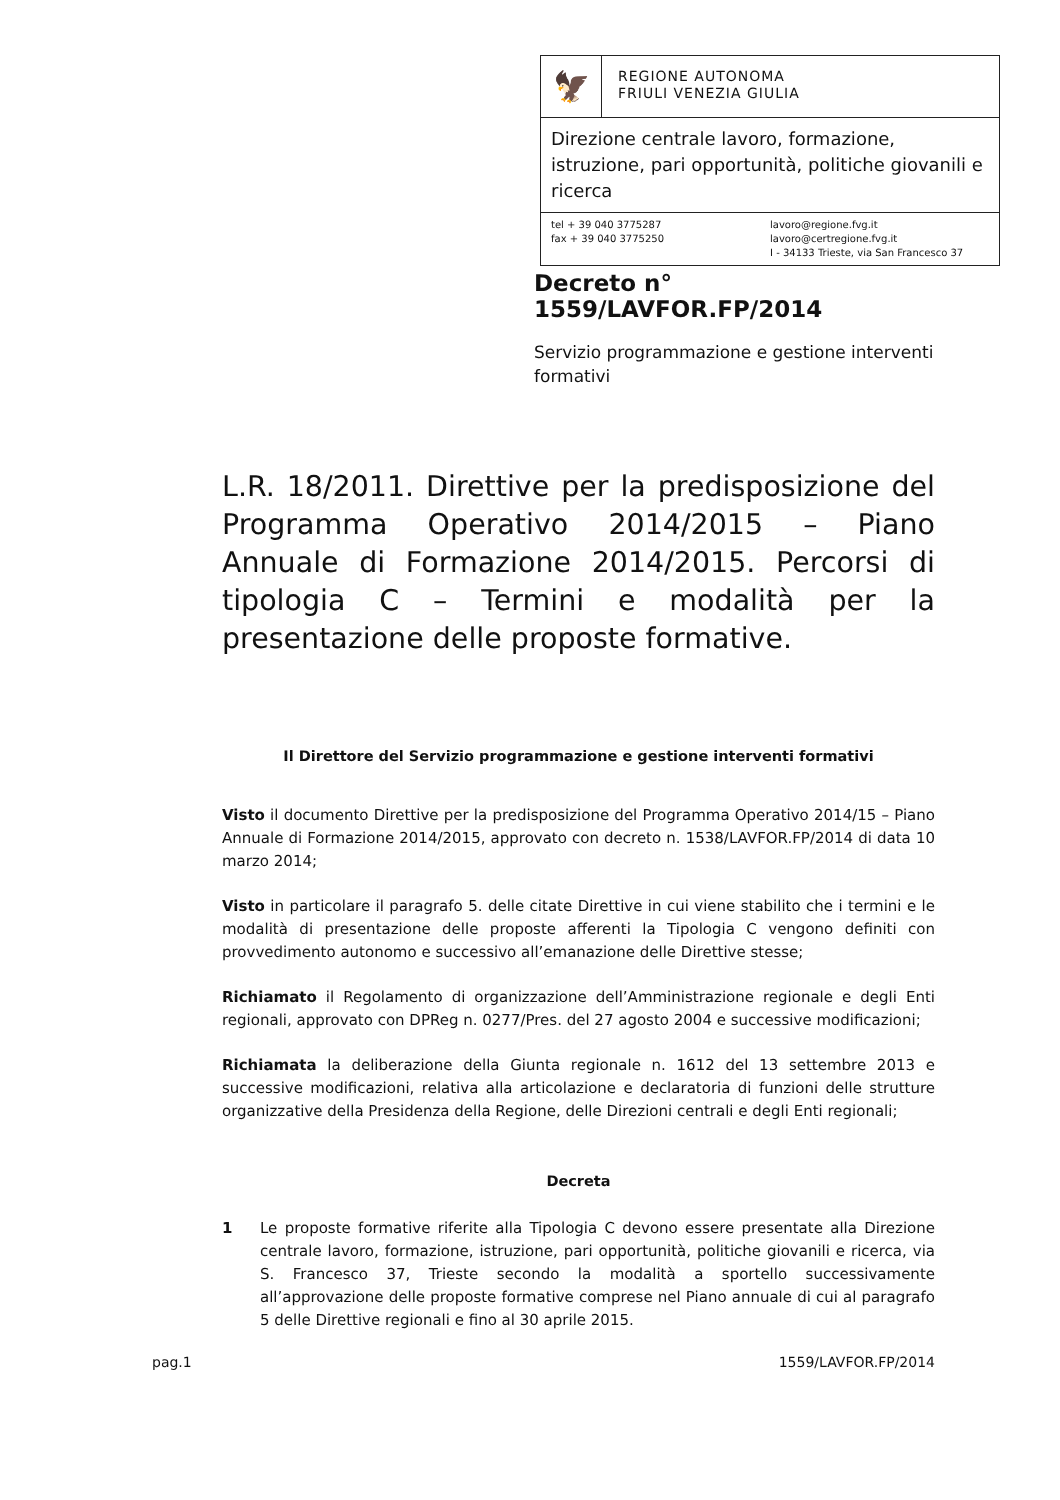🦅
REGIONE AUTONOMA
FRIULI VENEZIA GIULIA
Direzione centrale lavoro, formazione, istruzione, pari opportunità, politiche giovanili e ricerca
tel + 39 040 3775287
fax + 39 040 3775250
lavoro@regione.fvg.it
lavoro@certregione.fvg.it
I - 34133 Trieste, via San Francesco 37
Decreto n° 1559/LAVFOR.FP/2014
Servizio programmazione e gestione interventi formativi
L.R. 18/2011. Direttive per la predisposizione del Programma Operativo 2014/2015 – Piano Annuale di Formazione 2014/2015. Percorsi di tipologia C – Termini e modalità per la presentazione delle proposte formative.
Il Direttore del Servizio programmazione e gestione interventi formativi
Visto il documento Direttive per la predisposizione del Programma Operativo 2014/15 – Piano Annuale di Formazione 2014/2015, approvato con decreto n. 1538/LAVFOR.FP/2014 di data 10 marzo 2014;
Visto in particolare il paragrafo 5. delle citate Direttive in cui viene stabilito che i termini e le modalità di presentazione delle proposte afferenti la Tipologia C vengono definiti con provvedimento autonomo e successivo all’emanazione delle Direttive stesse;
Richiamato il Regolamento di organizzazione dell’Amministrazione regionale e degli Enti regionali, approvato con DPReg n. 0277/Pres. del 27 agosto 2004 e successive modificazioni;
Richiamata la deliberazione della Giunta regionale n. 1612 del 13 settembre 2013 e successive modificazioni, relativa alla articolazione e declaratoria di funzioni delle strutture organizzative della Presidenza della Regione, delle Direzioni centrali e degli Enti regionali;
Decreta
1 Le proposte formative riferite alla Tipologia C devono essere presentate alla Direzione centrale lavoro, formazione, istruzione, pari opportunità, politiche giovanili e ricerca, via S. Francesco 37, Trieste secondo la modalità a sportello successivamente all’approvazione delle proposte formative comprese nel Piano annuale di cui al paragrafo 5 delle Direttive regionali e fino al 30 aprile 2015.
pag.1 1559/LAVFOR.FP/2014